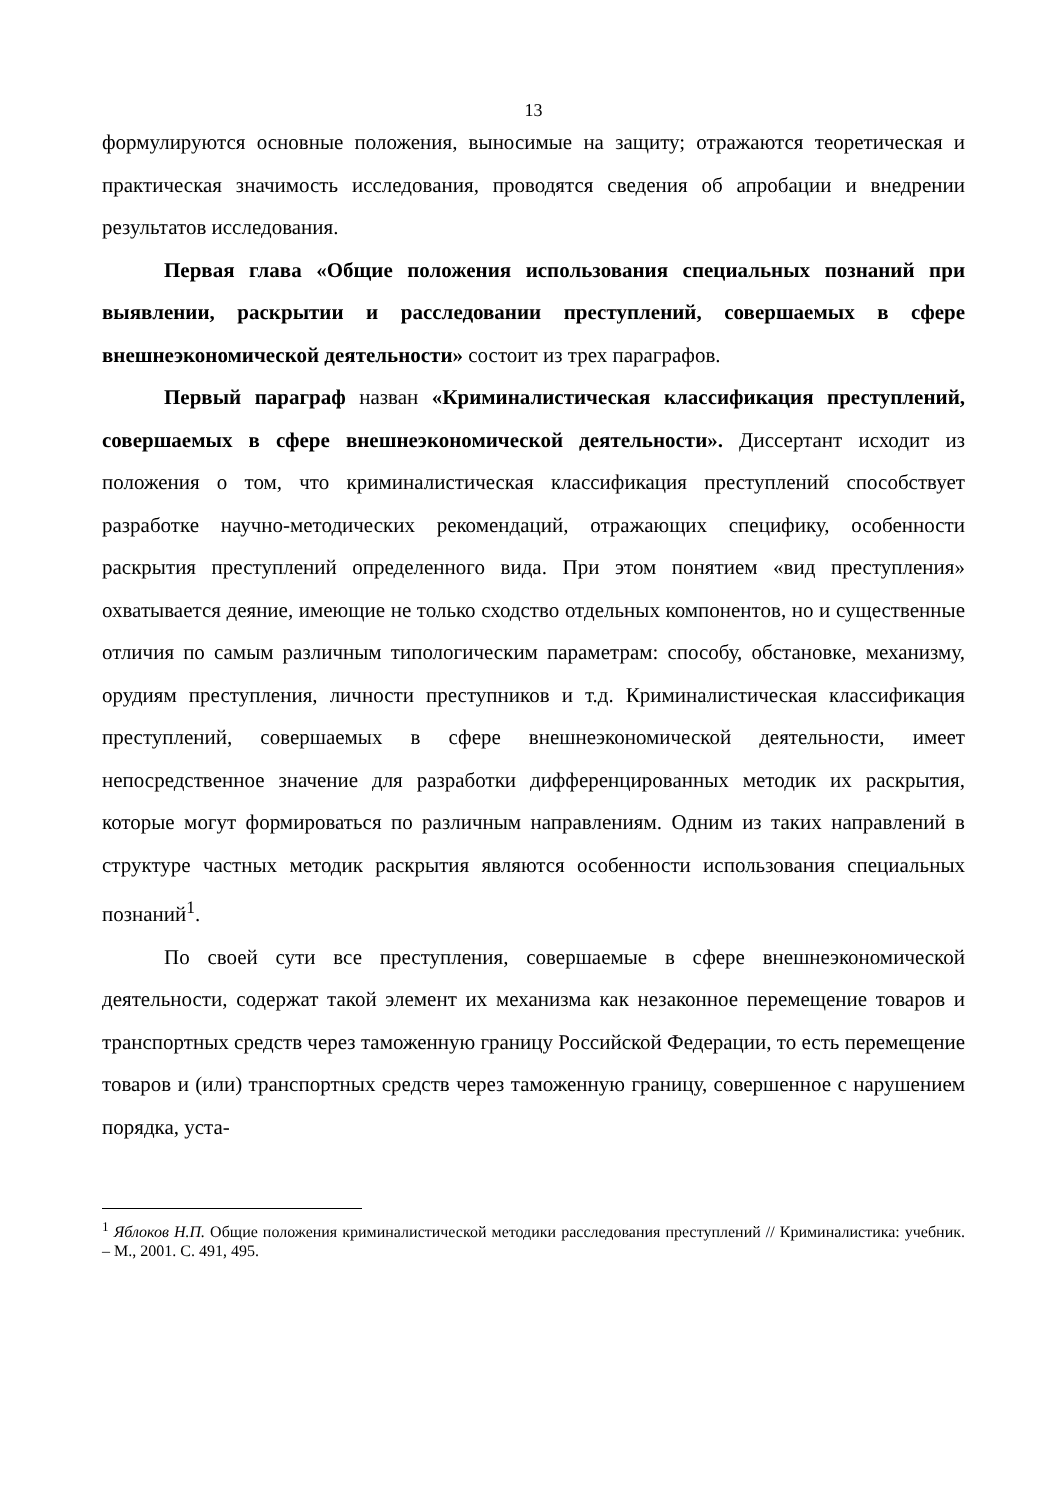13
формулируются основные положения, выносимые на защиту; отражаются теоретическая и практическая значимость исследования, проводятся сведения об апробации и внедрении результатов исследования.
Первая глава «Общие положения использования специальных познаний при выявлении, раскрытии и расследовании преступлений, совершаемых в сфере внешнеэкономической деятельности» состоит из трех параграфов.
Первый параграф назван «Криминалистическая классификация преступлений, совершаемых в сфере внешнеэкономической деятельности». Диссертант исходит из положения о том, что криминалистическая классификация преступлений способствует разработке научно-методических рекомендаций, отражающих специфику, особенности раскрытия преступлений определенного вида. При этом понятием «вид преступления» охватывается деяние, имеющие не только сходство отдельных компонентов, но и существенные отличия по самым различным типологическим параметрам: способу, обстановке, механизму, орудиям преступления, личности преступников и т.д. Криминалистическая классификация преступлений, совершаемых в сфере внешнеэкономической деятельности, имеет непосредственное значение для разработки дифференцированных методик их раскрытия, которые могут формироваться по различным направлениям. Одним из таких направлений в структуре частных методик раскрытия являются особенности использования специальных познаний<sup>1</sup>.
По своей сути все преступления, совершаемые в сфере внешнеэкономической деятельности, содержат такой элемент их механизма как незаконное перемещение товаров и транспортных средств через таможенную границу Российской Федерации, то есть перемещение товаров и (или) транспортных средств через таможенную границу, совершенное с нарушением порядка, уста-
<sup>1</sup> Яблоков Н.П. Общие положения криминалистической методики расследования преступлений // Криминалистика: учебник. – М., 2001. С. 491, 495.